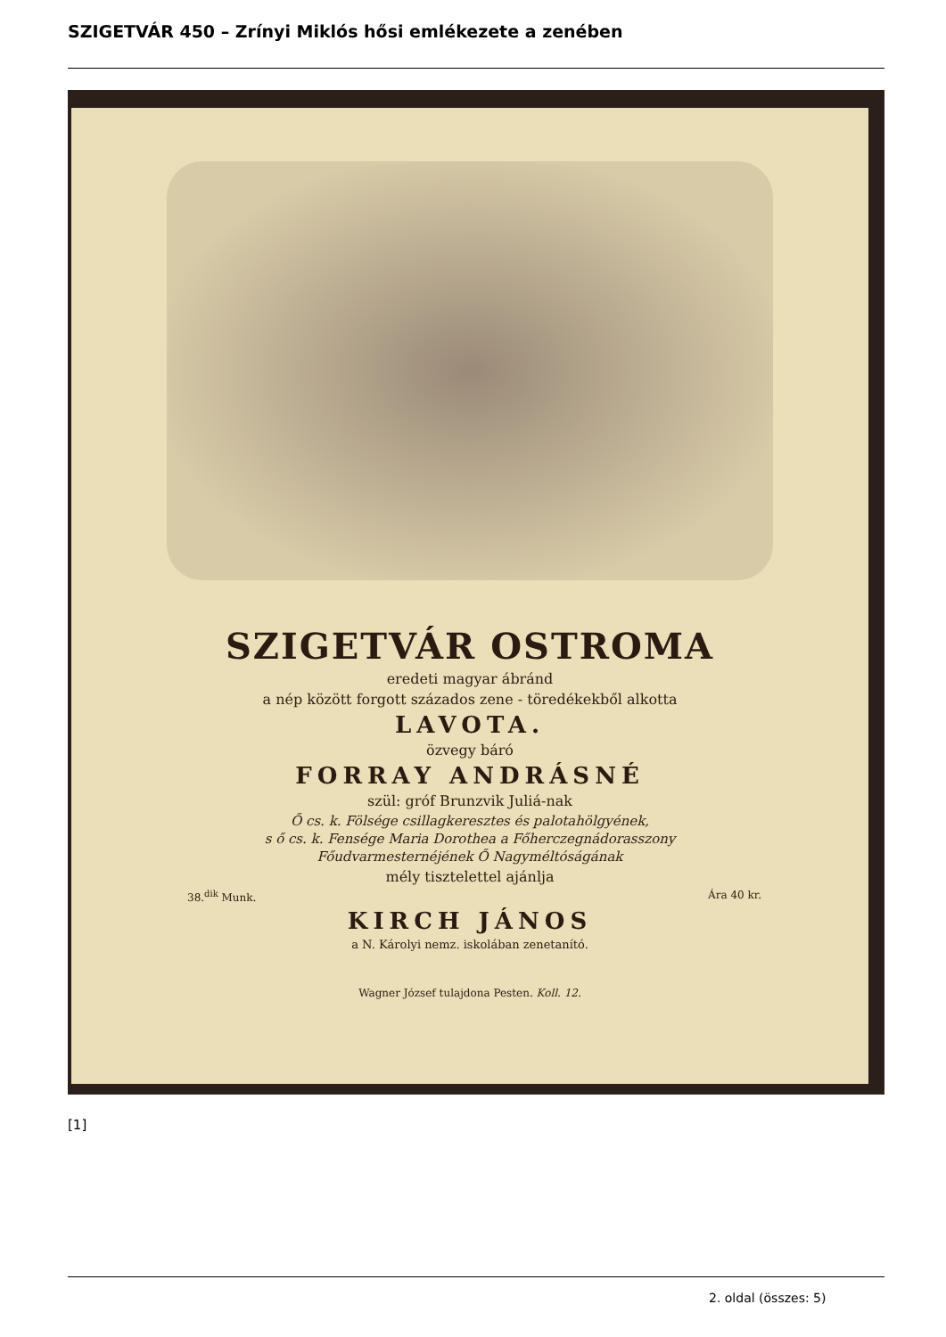SZIGETVÁR 450 – Zrínyi Miklós hősi emlékezete a zenében
SZIGETVÁR OSTROMA
eredeti magyar ábránd
a nép között forgott százados zene - töredékekből alkotta
LAVOTA.
özvegy báró
FORRAY ANDRÁSNÉ
szül: gróf Brunzvik Juliá-nak
Ő cs. k. Fölsége csillagkeresztes és palotahölgyének,
s ő cs. k. Fensége Maria Dorothea a Főherczegnádorasszony
Főudvarmesternéjének Ő Nagyméltóságának
mély tisztelettel ajánlja
38.<sup>dik</sup> Munk. Ára 40 kr.
KIRCH JÁNOS
a N. Károlyi nemz. iskolában zenetanító.
Wagner József tulajdona Pesten. Koll. 12.
[1]
2. oldal (összes: 5)